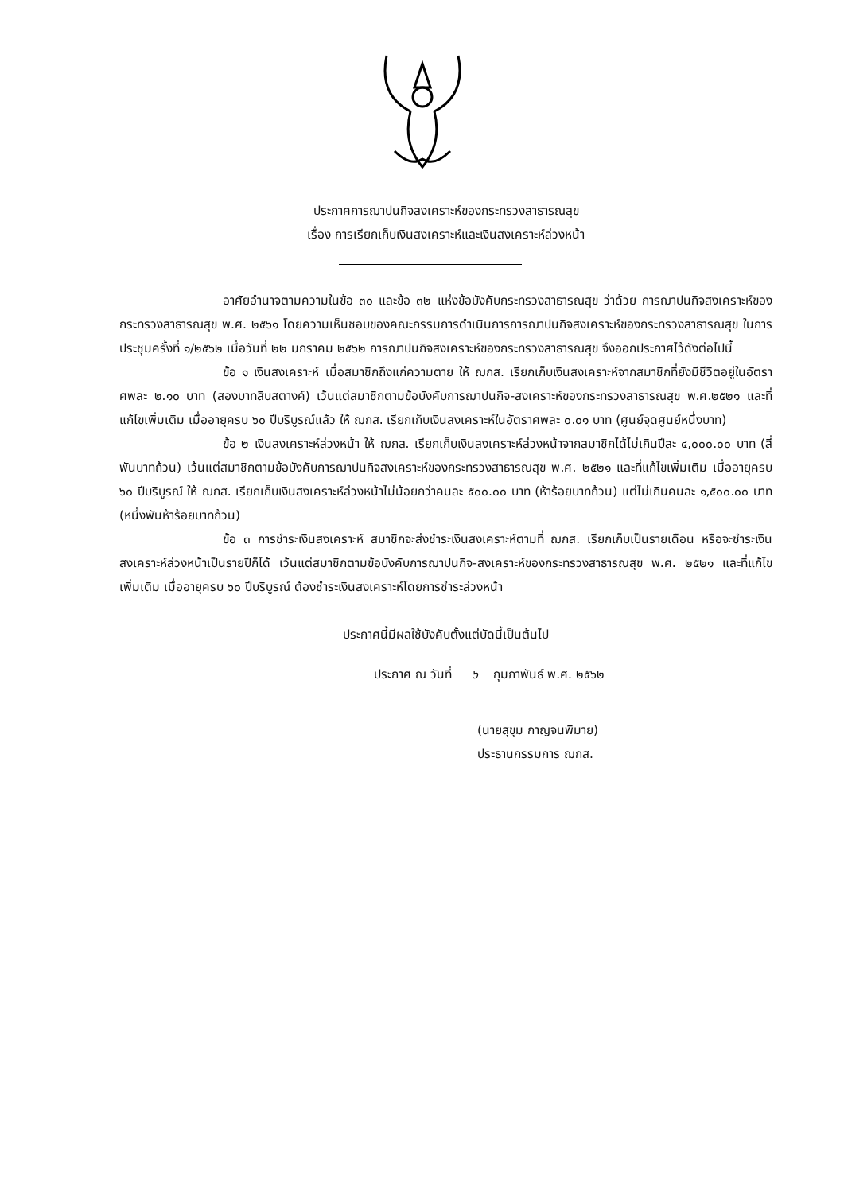ประกาศการฌาปนกิจสงเคราะห์ของกระทรวงสาธารณสุข
เรื่อง การเรียกเก็บเงินสงเคราะห์และเงินสงเคราะห์ล่วงหน้า
อาศัยอำนาจตามความในข้อ ๓๐ และข้อ ๓๒ แห่งข้อบังคับกระทรวงสาธารณสุข ว่าด้วย การฌาปนกิจสงเคราะห์ของกระทรวงสาธารณสุข พ.ศ. ๒๕๖๑ โดยความเห็นชอบของคณะกรรมการดำเนินการการฌาปนกิจสงเคราะห์ของกระทรวงสาธารณสุข ในการประชุมครั้งที่ ๑/๒๕๖๒ เมื่อวันที่ ๒๒ มกราคม ๒๕๖๒ การฌาปนกิจสงเคราะห์ของกระทรวงสาธารณสุข จึงออกประกาศไว้ดังต่อไปนี้
ข้อ ๑ เงินสงเคราะห์ เมื่อสมาชิกถึงแก่ความตาย ให้ ฌกส. เรียกเก็บเงินสงเคราะห์จากสมาชิกที่ยังมีชีวิตอยู่ในอัตราศพละ ๒.๑๐ บาท (สองบาทสิบสตางค์) เว้นแต่สมาชิกตามข้อบังคับการฌาปนกิจ-สงเคราะห์ของกระทรวงสาธารณสุข พ.ศ.๒๕๒๑ และที่แก้ไขเพิ่มเติม เมื่ออายุครบ ๖๐ ปีบริบูรณ์แล้ว ให้ ฌกส. เรียกเก็บเงินสงเคราะห์ในอัตราศพละ ๐.๐๑ บาท (ศูนย์จุดศูนย์หนึ่งบาท)
ข้อ ๒ เงินสงเคราะห์ล่วงหน้า ให้ ฌกส. เรียกเก็บเงินสงเคราะห์ล่วงหน้าจากสมาชิกได้ไม่เกินปีละ ๔,๐๐๐.๐๐ บาท (สี่พันบาทถ้วน) เว้นแต่สมาชิกตามข้อบังคับการฌาปนกิจสงเคราะห์ของกระทรวงสาธารณสุข พ.ศ. ๒๕๒๑ และที่แก้ไขเพิ่มเติม เมื่ออายุครบ ๖๐ ปีบริบูรณ์ ให้ ฌกส. เรียกเก็บเงินสงเคราะห์ล่วงหน้าไม่น้อยกว่าคนละ ๕๐๐.๐๐ บาท (ห้าร้อยบาทถ้วน) แต่ไม่เกินคนละ ๑,๕๐๐.๐๐ บาท (หนึ่งพันห้าร้อยบาทถ้วน)
ข้อ ๓ การชำระเงินสงเคราะห์ สมาชิกจะส่งชำระเงินสงเคราะห์ตามที่ ฌกส. เรียกเก็บเป็นรายเดือน หรือจะชำระเงินสงเคราะห์ล่วงหน้าเป็นรายปีก็ได้ เว้นแต่สมาชิกตามข้อบังคับการฌาปนกิจ-สงเคราะห์ของกระทรวงสาธารณสุข พ.ศ. ๒๕๒๑ และที่แก้ไขเพิ่มเติม เมื่ออายุครบ ๖๐ ปีบริบูรณ์ ต้องชำระเงินสงเคราะห์โดยการชำระล่วงหน้า
ประกาศนี้มีผลใช้บังคับตั้งแต่บัดนี้เป็นต้นไป
ประกาศ ณ วันที่ ๖ กุมภาพันธ์ พ.ศ. ๒๕๖๒
(นายสุขุม กาญจนพิมาย)
ประธานกรรมการ ฌกส.